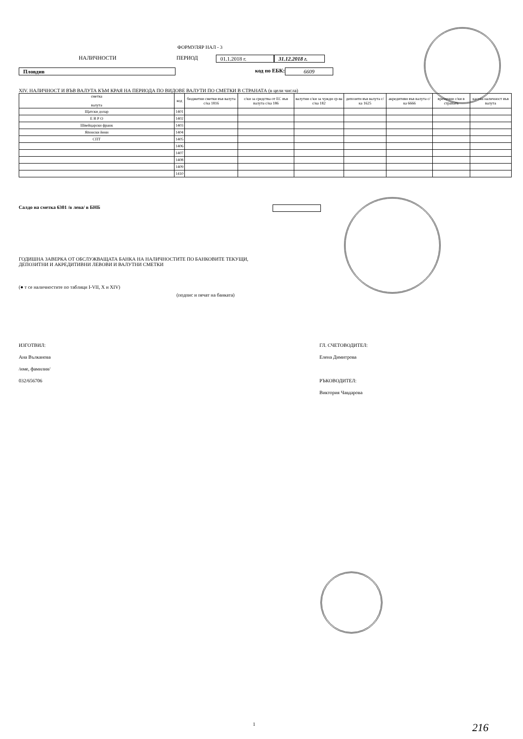ФОРМУЛЯР НАЛ - 3
НАЛИЧНОСТИ ПЕРИОД 01.1.2018 г. 31.12.2018 г.
Пловдив код по ЕБК: 6609
XIV. НАЛИЧНОСТ И ВЪВ ВАЛУТА КЪМ КРАЯ НА ПЕРИОДА ПО ВИДОВЕ ВАЛУТИ ПО СМЕТКИ В СТРАНАТА (в цели числа)
| сметка валута | код | бюджетни сметки във валута с/ка 1816 | с/ки за средства от ЕС във валута с/ка 186 | валутни с/ки за чужди ср-ва с/ка 182 | депозити във валута с/ка 1625 | акредитиви във валута с/ка 6666 | временни с/ки в страната | касова наличност във валута |
| --- | --- | --- | --- | --- | --- | --- | --- | --- |
| Щатски долар | 1401 | | | | | | | |
| Е В Р О | 1402 | | | | | | | |
| Швейцарски франк | 1403 | | | | | | | |
| Японски йени | 1404 | | | | | | | |
| СПТ | 1405 | | | | | | | |
| | 1406 | | | | | | | |
| | 1407 | | | | | | | |
| | 1408 | | | | | | | |
| | 1409 | | | | | | | |
| | 1410 | | | | | | | |
Салдо на сметка 6301 /в лева/ в БНБ
ГОДИШНА ЗАВЕРКА ОТ ОБСЛУЖВАЩАТА БАНКА НА НАЛИЧНОСТИТЕ ПО БАНКОВИТЕ ТЕКУЩИ,
ДЕПОЗИТНИ И АКРЕДИТИВНИ ЛЕВОВИ И ВАЛУТНИ СМЕТКИ
(● т се наличностите по таблици I-VII, X и XIV)
(подпис и печат на банката)
ИЗГОТВИЛ:
Ана Вълканова
/име, фамилия/
032/656706
ГЛ. СЧЕТОВОДИТЕЛ:
Елена Димитрова
РЪКОВОДИТЕЛ:
Виктория Чавдарова
1 216